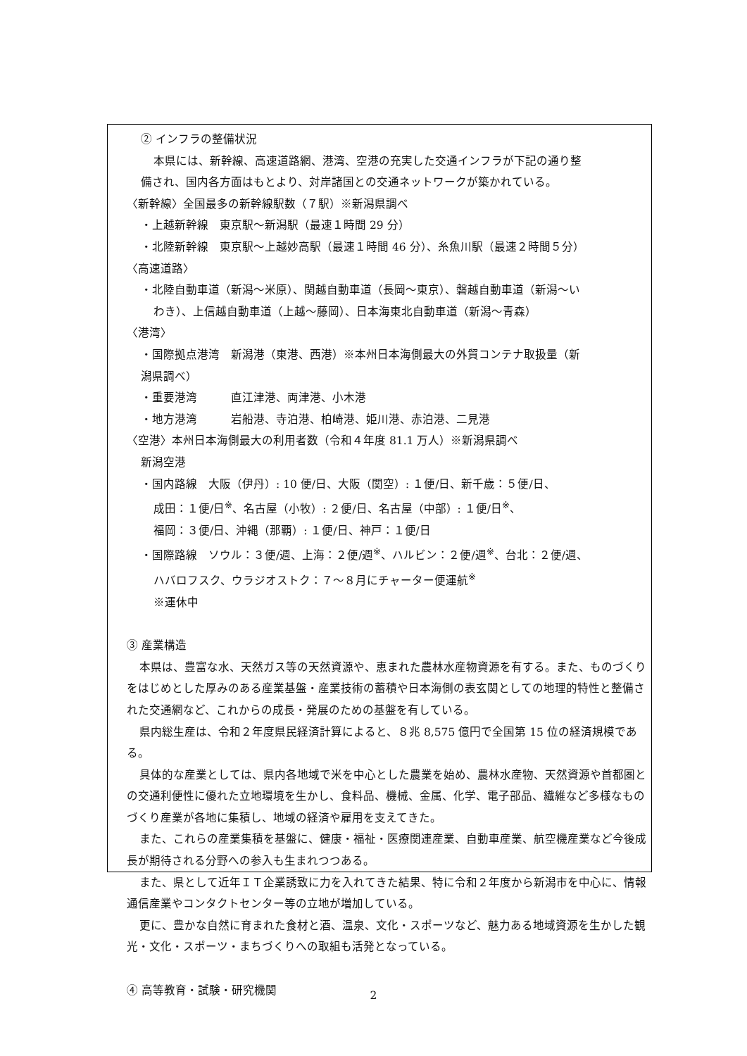② インフラの整備状況
本県には、新幹線、高速道路網、港湾、空港の充実した交通インフラが下記の通り整
備され、国内各方面はもとより、対岸諸国との交通ネットワークが築かれている。
〈新幹線〉全国最多の新幹線駅数（７駅）※新潟県調べ
・上越新幹線　東京駅～新潟駅（最速１時間 29 分）
・北陸新幹線　東京駅～上越妙高駅（最速１時間 46 分）、糸魚川駅（最速２時間５分）
〈高速道路〉
・北陸自動車道（新潟～米原）、関越自動車道（長岡～東京）、磐越自動車道（新潟～い
わき）、上信越自動車道（上越～藤岡）、日本海東北自動車道（新潟～青森）
〈港湾〉
・国際拠点港湾　新潟港（東港、西港）※本州日本海側最大の外貿コンテナ取扱量（新
潟県調べ）
・重要港湾　　　直江津港、両津港、小木港
・地方港湾　　　岩船港、寺泊港、柏崎港、姫川港、赤泊港、二見港
〈空港〉本州日本海側最大の利用者数（令和４年度 81.1 万人）※新潟県調べ
新潟空港
・国内路線　大阪（伊丹）: 10 便/日、大阪（関空）: １便/日、新千歳：５便/日、
成田：１便/日<sup>※</sup>、名古屋（小牧）: ２便/日、名古屋（中部）: １便/日<sup>※</sup>、
福岡：３便/日、沖縄（那覇）: １便/日、神戸：１便/日
・国際路線　ソウル：３便/週、上海：２便/週<sup>※</sup>、ハルビン：２便/週<sup>※</sup>、台北：２便/週、
ハバロフスク、ウラジオストク：７～８月にチャーター便運航<sup>※</sup>
※運休中
③ 産業構造
本県は、豊富な水、天然ガス等の天然資源や、恵まれた農林水産物資源を有する。また、ものづくりをはじめとした厚みのある産業基盤・産業技術の蓄積や日本海側の表玄関としての地理的特性と整備された交通網など、これからの成長・発展のための基盤を有している。
県内総生産は、令和２年度県民経済計算によると、８兆 8,575 億円で全国第 15 位の経済規模である。
具体的な産業としては、県内各地域で米を中心とした農業を始め、農林水産物、天然資源や首都圏との交通利便性に優れた立地環境を生かし、食料品、機械、金属、化学、電子部品、繊維など多様なものづくり産業が各地に集積し、地域の経済や雇用を支えてきた。
また、これらの産業集積を基盤に、健康・福祉・医療関連産業、自動車産業、航空機産業など今後成長が期待される分野への参入も生まれつつある。
また、県として近年ＩＴ企業誘致に力を入れてきた結果、特に令和２年度から新潟市を中心に、情報通信産業やコンタクトセンター等の立地が増加している。
更に、豊かな自然に育まれた食材と酒、温泉、文化・スポーツなど、魅力ある地域資源を生かした観光・文化・スポーツ・まちづくりへの取組も活発となっている。
④ 高等教育・試験・研究機関
2